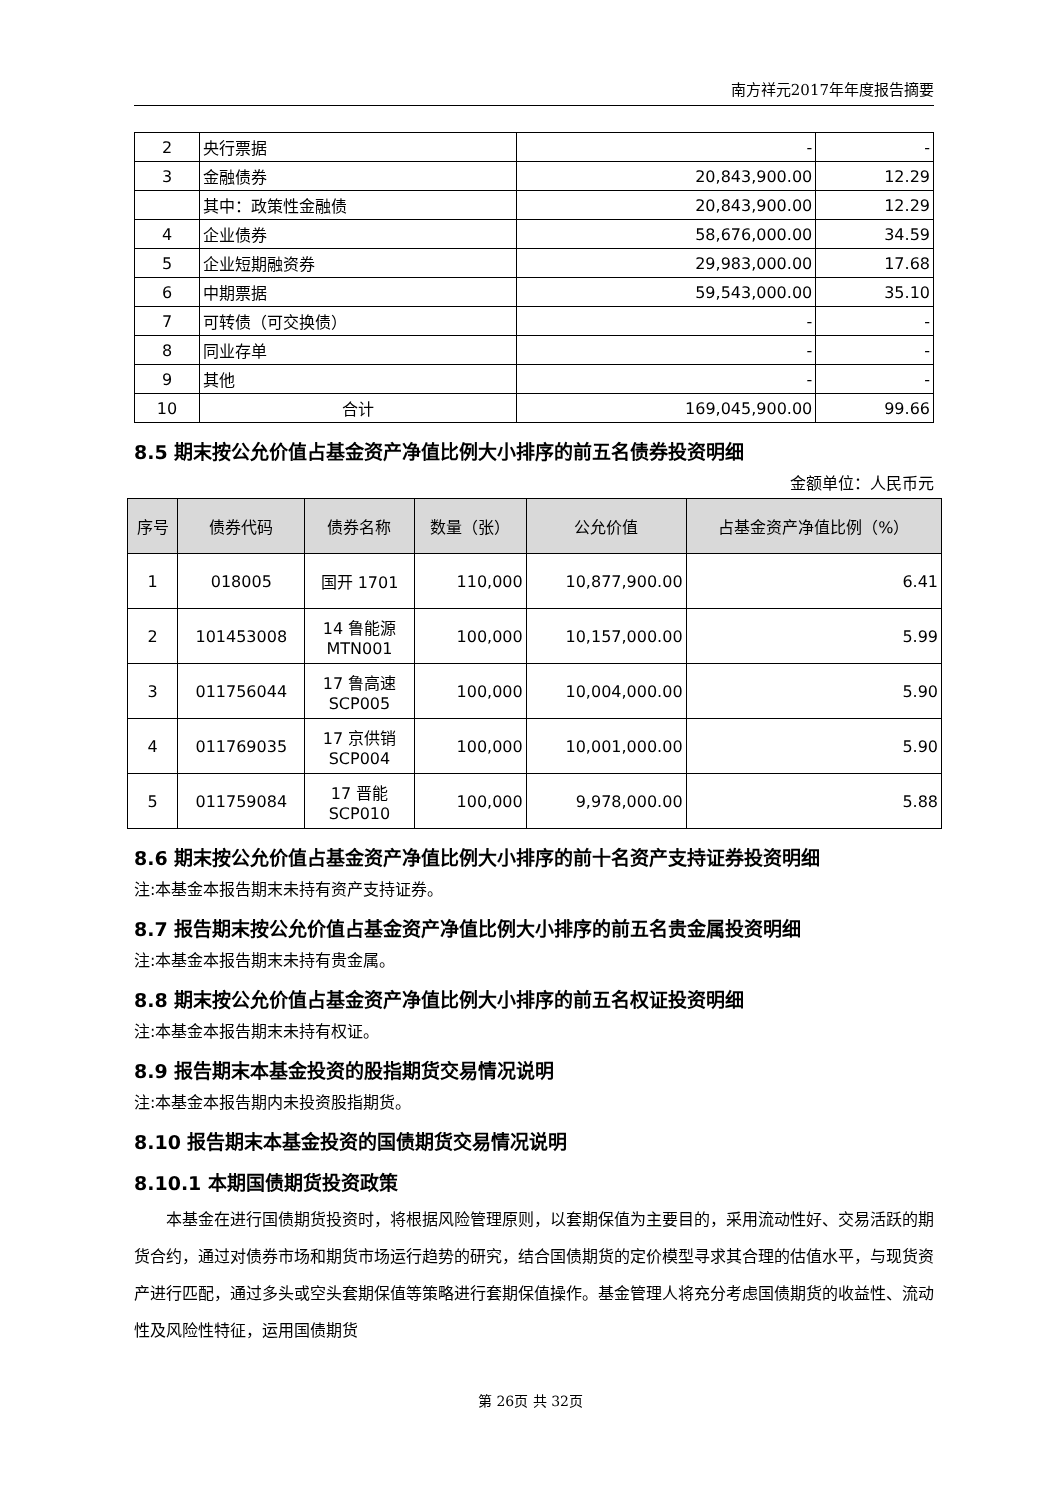南方祥元2017年年度报告摘要
| 2 | 央行票据 | - | - |
| 3 | 金融债券 | 20,843,900.00 | 12.29 |
| | 其中：政策性金融债 | 20,843,900.00 | 12.29 |
| 4 | 企业债券 | 58,676,000.00 | 34.59 |
| 5 | 企业短期融资券 | 29,983,000.00 | 17.68 |
| 6 | 中期票据 | 59,543,000.00 | 35.10 |
| 7 | 可转债（可交换债） | - | - |
| 8 | 同业存单 | - | - |
| 9 | 其他 | - | - |
| 10 | 合计 | 169,045,900.00 | 99.66 |
8.5 期末按公允价值占基金资产净值比例大小排序的前五名债券投资明细
金额单位：人民币元
| 序号 | 债券代码 | 债券名称 | 数量（张） | 公允价值 | 占基金资产净值比例（%） |
| --- | --- | --- | --- | --- | --- |
| 1 | 018005 | 国开 1701 | 110,000 | 10,877,900.00 | 6.41 |
| 2 | 101453008 | 14 鲁能源 MTN001 | 100,000 | 10,157,000.00 | 5.99 |
| 3 | 011756044 | 17 鲁高速 SCP005 | 100,000 | 10,004,000.00 | 5.90 |
| 4 | 011769035 | 17 京供销 SCP004 | 100,000 | 10,001,000.00 | 5.90 |
| 5 | 011759084 | 17 晋能 SCP010 | 100,000 | 9,978,000.00 | 5.88 |
8.6 期末按公允价值占基金资产净值比例大小排序的前十名资产支持证券投资明细
注:本基金本报告期末未持有资产支持证券。
8.7 报告期末按公允价值占基金资产净值比例大小排序的前五名贵金属投资明细
注:本基金本报告期末未持有贵金属。
8.8 期末按公允价值占基金资产净值比例大小排序的前五名权证投资明细
注:本基金本报告期末未持有权证。
8.9 报告期末本基金投资的股指期货交易情况说明
注:本基金本报告期内未投资股指期货。
8.10 报告期末本基金投资的国债期货交易情况说明
8.10.1 本期国债期货投资政策
本基金在进行国债期货投资时，将根据风险管理原则，以套期保值为主要目的，采用流动性好、交易活跃的期货合约，通过对债券市场和期货市场运行趋势的研究，结合国债期货的定价模型寻求其合理的估值水平，与现货资产进行匹配，通过多头或空头套期保值等策略进行套期保值操作。基金管理人将充分考虑国债期货的收益性、流动性及风险性特征，运用国债期货
第 26页 共 32页